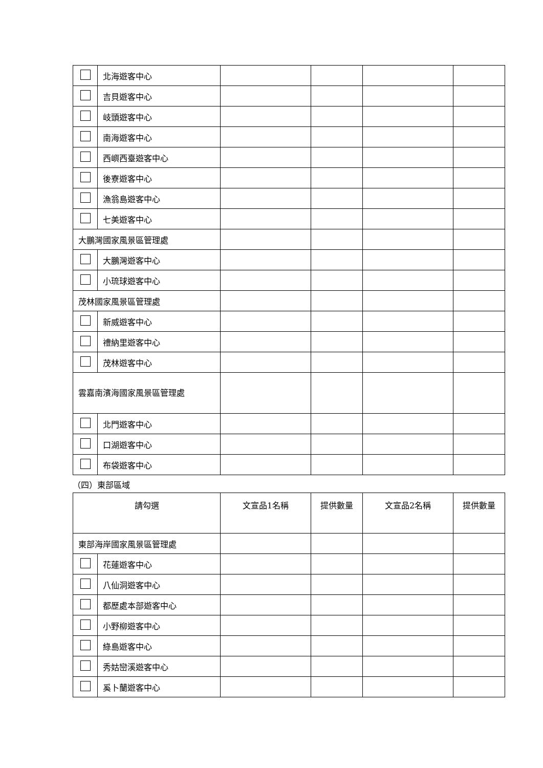| | 北海遊客中心 | | | | |
| | 吉貝遊客中心 | | | | |
| | 岐頭遊客中心 | | | | |
| | 南海遊客中心 | | | | |
| | 西嶼西臺遊客中心 | | | | |
| | 後寮遊客中心 | | | | |
| | 漁翁島遊客中心 | | | | |
| | 七美遊客中心 | | | | |
| 大鵬灣國家風景區管理處 | | | | | |
| | 大鵬灣遊客中心 | | | | |
| | 小琉球遊客中心 | | | | |
| 茂林國家風景區管理處 | | | | | |
| | 新威遊客中心 | | | | |
| | 禮納里遊客中心 | | | | |
| | 茂林遊客中心 | | | | |
| 雲嘉南濱海國家風景區管理處 | | | | | |
| | 北門遊客中心 | | | | |
| | 口湖遊客中心 | | | | |
| | 布袋遊客中心 | | | | |
（四）東部區域
| 請勾選 | | 文宣品1名稱 | 提供數量 | 文宣品2名稱 | 提供數量 |
| --- | --- | --- | --- | --- | --- |
| 東部海岸國家風景區管理處 | | | | | |
| | 花蓮遊客中心 | | | | |
| | 八仙洞遊客中心 | | | | |
| | 都歷處本部遊客中心 | | | | |
| | 小野柳遊客中心 | | | | |
| | 綠島遊客中心 | | | | |
| | 秀姑巒溪遊客中心 | | | | |
| | 奚卜蘭遊客中心 | | | | |